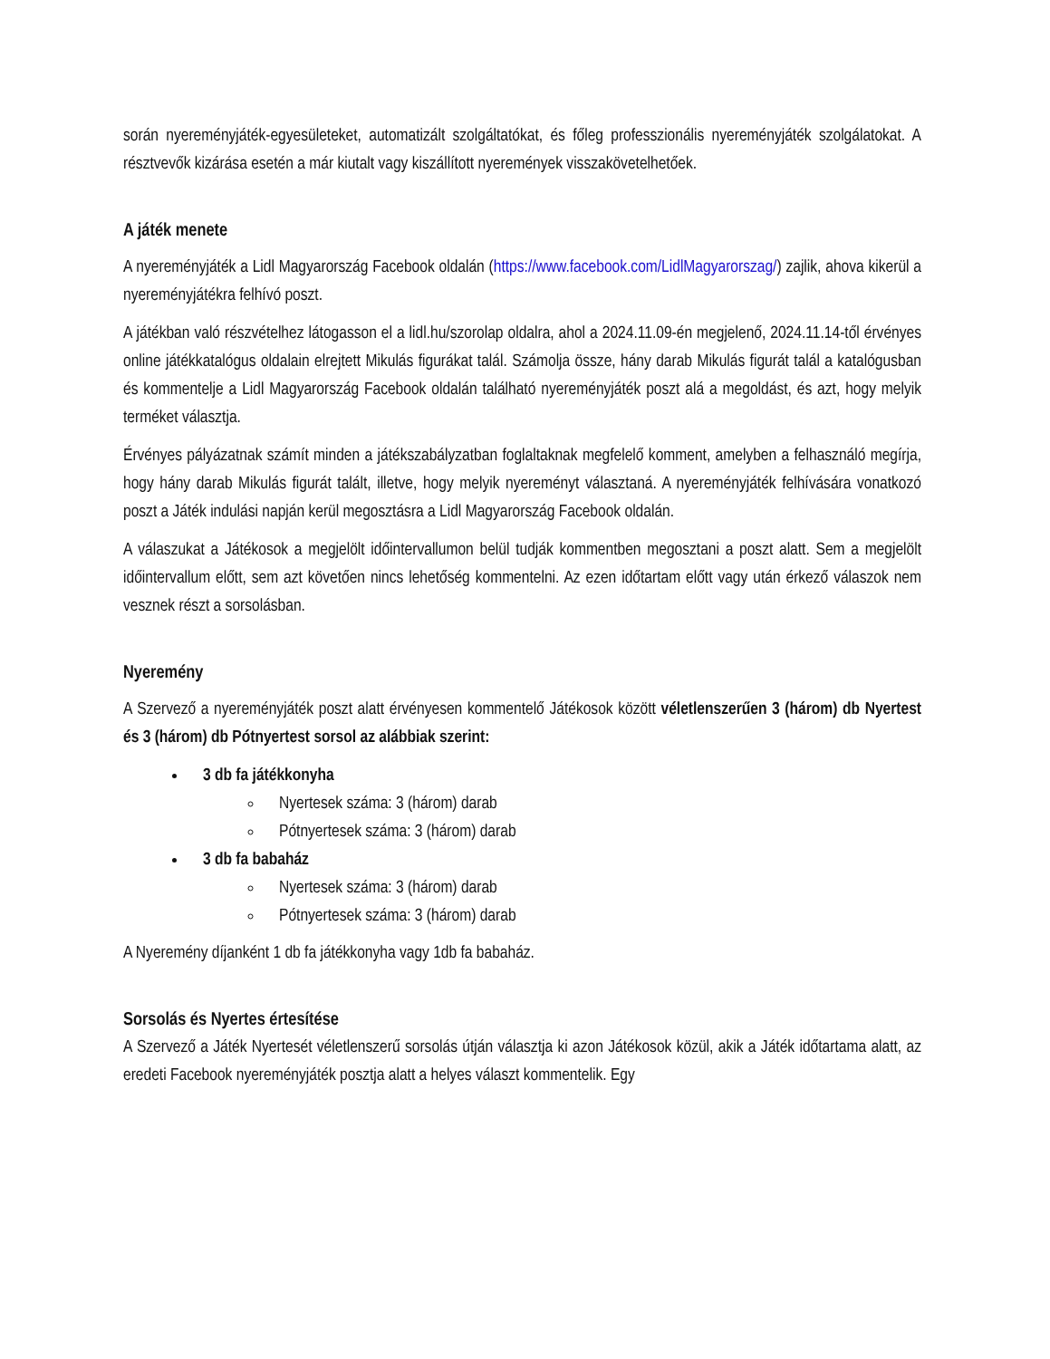során nyereményjáték-egyesületeket, automatizált szolgáltatókat, és főleg professzionális nyereményjáték szolgálatokat. A résztvevők kizárása esetén a már kiutalt vagy kiszállított nyeremények visszakövetelhetőek.
A játék menete
A nyereményjáték a Lidl Magyarország Facebook oldalán (https://www.facebook.com/LidlMagyarorszag/) zajlik, ahova kikerül a nyereményjátékra felhívó poszt.
A játékban való részvételhez látogasson el a lidl.hu/szorolap oldalra, ahol a 2024.11.09-én megjelenő, 2024.11.14-től érvényes online játékkatalógus oldalain elrejtett Mikulás figurákat talál. Számolja össze, hány darab Mikulás figurát talál a katalógusban és kommentelje a Lidl Magyarország Facebook oldalán található nyereményjáték poszt alá a megoldást, és azt, hogy melyik terméket választja.
Érvényes pályázatnak számít minden a játékszabályzatban foglaltaknak megfelelő komment, amelyben a felhasználó megírja, hogy hány darab Mikulás figurát talált, illetve, hogy melyik nyereményt választaná. A nyereményjáték felhívására vonatkozó poszt a Játék indulási napján kerül megosztásra a Lidl Magyarország Facebook oldalán.
A válaszukat a Játékosok a megjelölt időintervallumon belül tudják kommentben megosztani a poszt alatt. Sem a megjelölt időintervallum előtt, sem azt követően nincs lehetőség kommentelni. Az ezen időtartam előtt vagy után érkező válaszok nem vesznek részt a sorsolásban.
Nyeremény
A Szervező a nyereményjáték poszt alatt érvényesen kommentelő Játékosok között véletlenszerűen 3 (három) db Nyertest és 3 (három) db Pótnyertest sorsol az alábbiak szerint:
3 db fa játékkonyha
Nyertesek száma: 3 (három) darab
Pótnyertesek száma: 3 (három) darab
3 db fa babaház
Nyertesek száma: 3 (három) darab
Pótnyertesek száma: 3 (három) darab
A Nyeremény díjanként 1 db fa játékkonyha vagy 1db fa babaház.
Sorsolás és Nyertes értesítése
A Szervező a Játék Nyertesét véletlenszerű sorsolás útján választja ki azon Játékosok közül, akik a Játék időtartama alatt, az eredeti Facebook nyereményjáték posztja alatt a helyes választ kommentelik. Egy